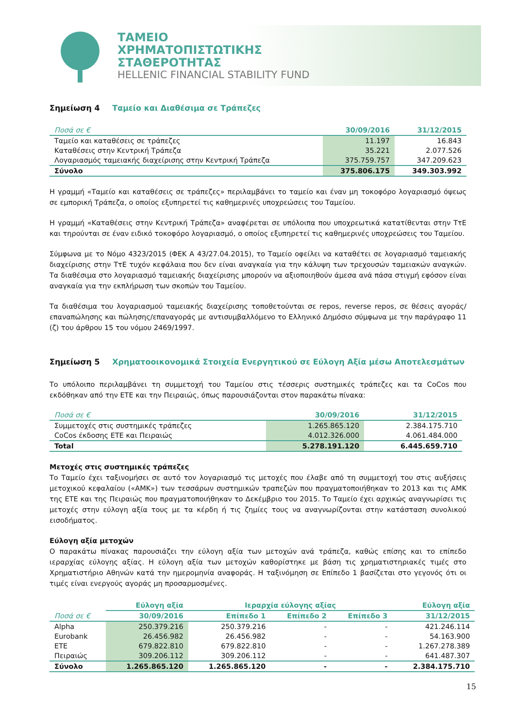ΤΑΜΕΙΟ
ΧΡΗΜΑΤΟΠΙΣΤΩΤΙΚΗΣ
ΣΤΑΘΕΡΟΤΗΤΑΣ
HELLENIC FINANCIAL STABILITY FUND
Σημείωση 4 Ταμείο και Διαθέσιμα σε Τράπεζες
| Ποσά σε € | 30/09/2016 | 31/12/2015 |
| --- | --- | --- |
| Ταμείο και καταθέσεις σε τράπεζες | 11.197 | 16.843 |
| Καταθέσεις στην Κεντρική Τράπεζα | 35.221 | 2.077.526 |
| Λογαριασμός ταμειακής διαχείρισης στην Κεντρική Τράπεζα | 375.759.757 | 347.209.623 |
| Σύνολο | 375.806.175 | 349.303.992 |
Η γραμμή «Ταμείο και καταθέσεις σε τράπεζες» περιλαμβάνει το ταμείο και έναν μη τοκοφόρο λογαριασμό όψεως σε εμπορική Τράπεζα, ο οποίος εξυπηρετεί τις καθημερινές υποχρεώσεις του Ταμείου.
Η γραμμή «Καταθέσεις στην Κεντρική Τράπεζα» αναφέρεται σε υπόλοιπα που υποχρεωτικά κατατίθενται στην ΤτΕ και τηρούνται σε έναν ειδικό τοκοφόρο λογαριασμό, ο οποίος εξυπηρετεί τις καθημερινές υποχρεώσεις του Ταμείου.
Σύμφωνα με το Νόμο 4323/2015 (ΦΕΚ Α 43/27.04.2015), το Ταμείο οφείλει να καταθέτει σε λογαριασμό ταμειακής διαχείρισης στην ΤτΕ τυχόν κεφάλαια που δεν είναι αναγκαία για την κάλυψη των τρεχουσών ταμειακών αναγκών. Τα διαθέσιμα στο λογαριασμό ταμειακής διαχείρισης μπορούν να αξιοποιηθούν άμεσα ανά πάσα στιγμή εφόσον είναι αναγκαία για την εκπλήρωση των σκοπών του Ταμείου.
Τα διαθέσιμα του λογαριασμού ταμειακής διαχείρισης τοποθετούνται σε repos, reverse repos, σε θέσεις αγοράς/επαναπώλησης και πώλησης/επαναγοράς με αντισυμβαλλόμενο το Ελληνικό Δημόσιο σύμφωνα με την παράγραφο 11 (ζ) του άρθρου 15 του νόμου 2469/1997.
Σημείωση 5 Χρηματοοικονομικά Στοιχεία Ενεργητικού σε Εύλογη Αξία μέσω Αποτελεσμάτων
Το υπόλοιπο περιλαμβάνει τη συμμετοχή του Ταμείου στις τέσσερις συστημικές τράπεζες και τα CoCos που εκδόθηκαν από την ΕΤΕ και την Πειραιώς, όπως παρουσιάζονται στον παρακάτω πίνακα:
| Ποσά σε € | 30/09/2016 | 31/12/2015 |
| --- | --- | --- |
| Συμμετοχές στις συστημικές τράπεζες | 1.265.865.120 | 2.384.175.710 |
| CoCos έκδοσης ΕΤΕ και Πειραιώς | 4.012.326.000 | 4.061.484.000 |
| Total | 5.278.191.120 | 6.445.659.710 |
Μετοχές στις συστημικές τράπεζες
Το Ταμείο έχει ταξινομήσει σε αυτό τον λογαριασμό τις μετοχές που έλαβε από τη συμμετοχή του στις αυξήσεις μετοχικού κεφαλαίου («ΑΜΚ») των τεσσάρων συστημικών τραπεζών που πραγματοποιήθηκαν το 2013 και τις ΑΜΚ της ΕΤΕ και της Πειραιώς που πραγματοποιήθηκαν το Δεκέμβριο του 2015. Το Ταμείο έχει αρχικώς αναγνωρίσει τις μετοχές στην εύλογη αξία τους με τα κέρδη ή τις ζημίες τους να αναγνωρίζονται στην κατάσταση συνολικού εισοδήματος.
Εύλογη αξία μετοχών
Ο παρακάτω πίνακας παρουσιάζει την εύλογη αξία των μετοχών ανά τράπεζα, καθώς επίσης και το επίπεδο ιεραρχίας εύλογης αξίας. Η εύλογη αξία των μετοχών καθορίστηκε με βάση τις χρηματιστηριακές τιμές στο Χρηματιστήριο Αθηνών κατά την ημερομηνία αναφοράς. Η ταξινόμηση σε Επίπεδο 1 βασίζεται στο γεγονός ότι οι τιμές είναι ενεργούς αγοράς μη προσαρμοσμένες.
| | Εύλογη αξία | Ιεραρχία εύλογης αξίας | | | Εύλογη αξία |
| --- | --- | --- | --- | --- | --- |
| Ποσά σε € | 30/09/2016 | Επίπεδο 1 | Επίπεδο 2 | Επίπεδο 3 | 31/12/2015 |
| Alpha | 250.379.216 | 250.379.216 | - | - | 421.246.114 |
| Eurobank | 26.456.982 | 26.456.982 | - | - | 54.163.900 |
| ΕΤΕ | 679.822.810 | 679.822.810 | - | - | 1.267.278.389 |
| Πειραιώς | 309.206.112 | 309.206.112 | - | - | 641.487.307 |
| Σύνολο | 1.265.865.120 | 1.265.865.120 | - | - | 2.384.175.710 |
15